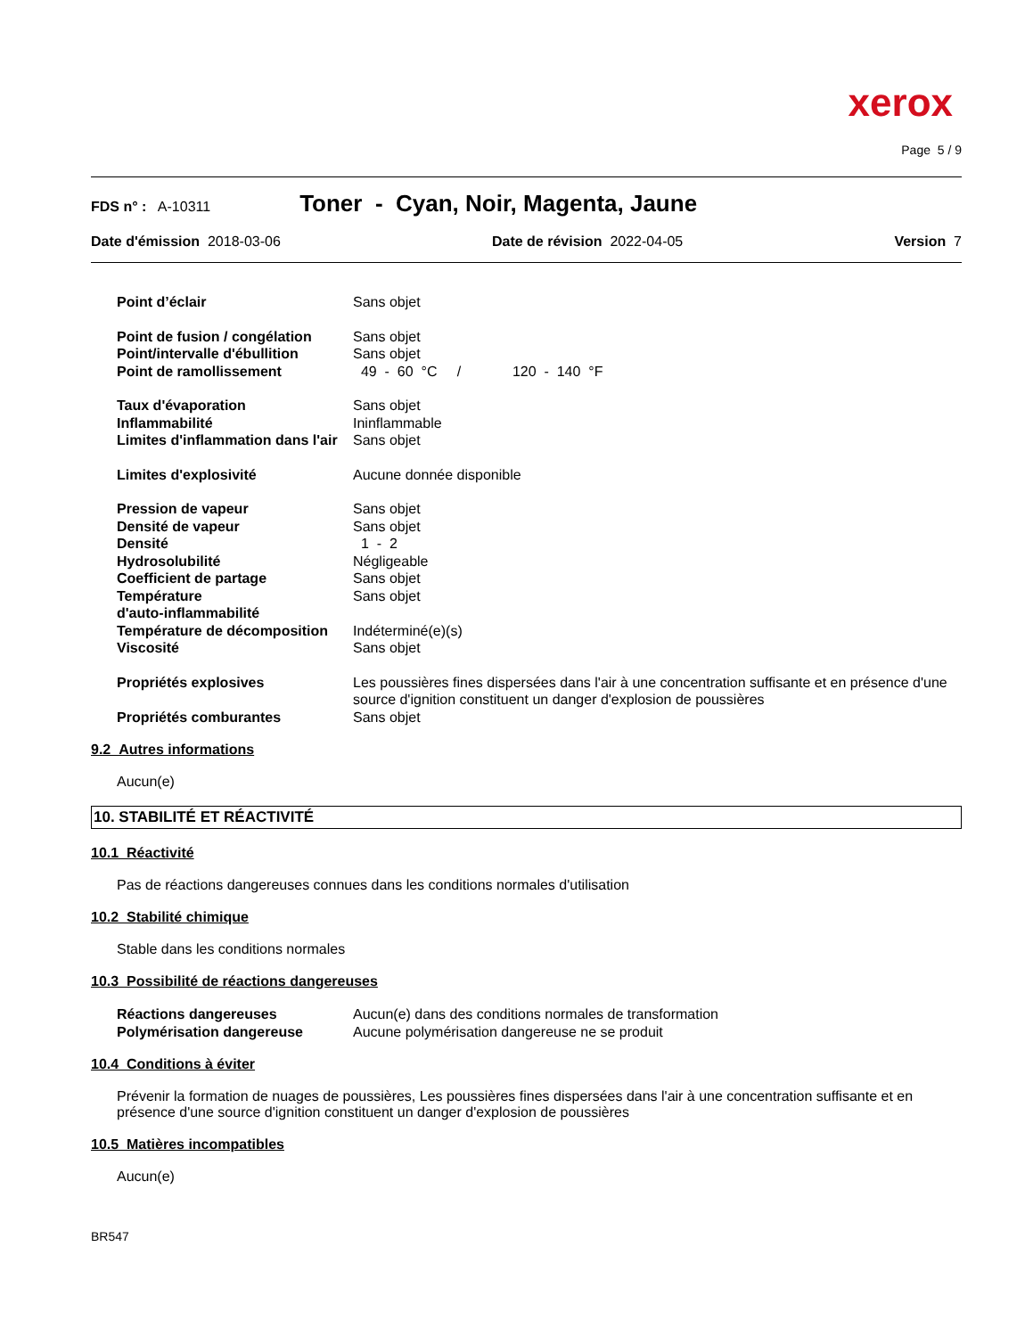xerox
Page 5 / 9
FDS n° : A-10311 Toner - Cyan, Noir, Magenta, Jaune
Date d'émission 2018-03-06 Date de révision 2022-04-05 Version 7
Point d’éclair Sans objet
Point de fusion / congélation Sans objet
Point/intervalle d'ébullition Sans objet
Point de ramollissement 49 - 60 °C / 120 - 140 °F
Taux d'évaporation Sans objet
Inflammabilité Ininflammable
Limites d'inflammation dans l'air Sans objet
Limites d'explosivité Aucune donnée disponible
Pression de vapeur Sans objet
Densité de vapeur Sans objet
Densité 1 - 2
Hydrosolubilité Négligeable
Coefficient de partage Sans objet
Température
d'auto-inflammabilité Sans objet
Température de décomposition Indéterminé(e)(s)
Viscosité Sans objet
Propriétés explosives Les poussières fines dispersées dans l'air à une concentration suffisante et en présence d'une source d'ignition constituent un danger d'explosion de poussières
Propriétés comburantes Sans objet
9.2 Autres informations
Aucun(e)
10. STABILITÉ ET RÉACTIVITÉ
10.1 Réactivité
Pas de réactions dangereuses connues dans les conditions normales d'utilisation
10.2 Stabilité chimique
Stable dans les conditions normales
10.3 Possibilité de réactions dangereuses
Réactions dangereuses Aucun(e) dans des conditions normales de transformation
Polymérisation dangereuse Aucune polymérisation dangereuse ne se produit
10.4 Conditions à éviter
Prévenir la formation de nuages de poussières, Les poussières fines dispersées dans l'air à une concentration suffisante et en présence d'une source d'ignition constituent un danger d'explosion de poussières
10.5 Matières incompatibles
Aucun(e)
BR547